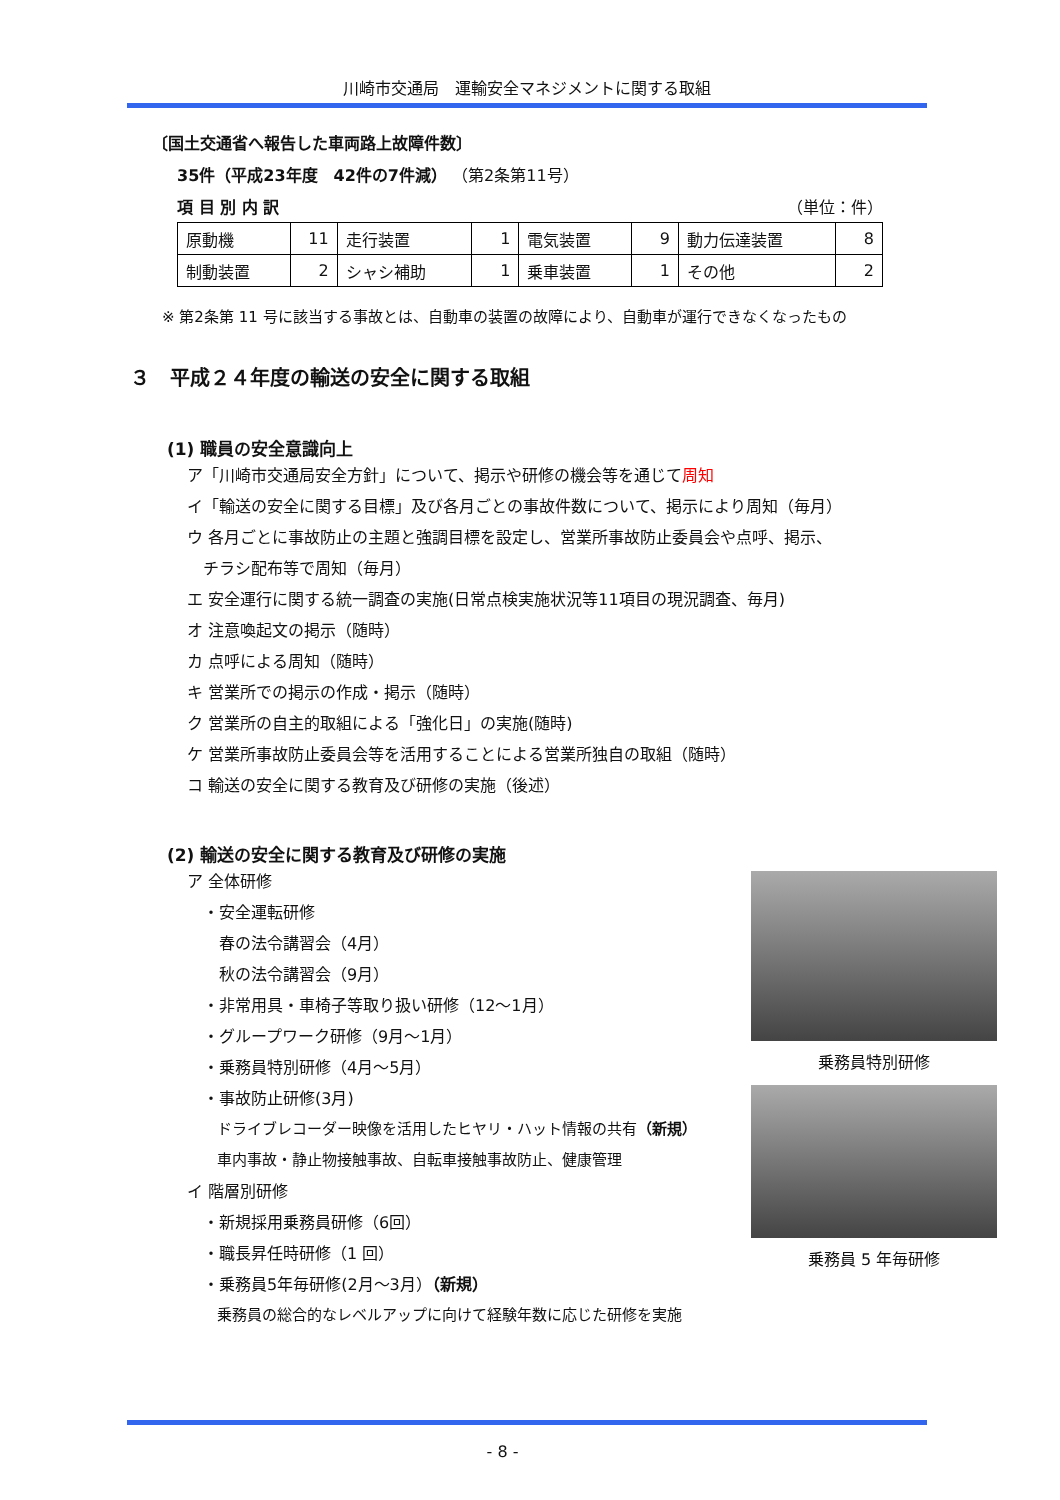川崎市交通局　運輸安全マネジメントに関する取組
〔国土交通省へ報告した車両路上故障件数〕
35件（平成23年度　42件の7件減） （第2条第11号）
項 目 別 内 訳 （単位：件）
| 原動機 | 11 | 走行装置 | 1 | 電気装置 | 9 | 動力伝達装置 | 8 |
| 制動装置 | 2 | シャシ補助 | 1 | 乗車装置 | 1 | その他 | 2 |
※ 第2条第 11 号に該当する事故とは、自動車の装置の故障により、自動車が運行できなくなったもの
３　平成２４年度の輸送の安全に関する取組
(1) 職員の安全意識向上
ア「川崎市交通局安全方針」について、掲示や研修の機会等を通じて周知
イ「輸送の安全に関する目標」及び各月ごとの事故件数について、掲示により周知（毎月）
ウ 各月ごとに事故防止の主題と強調目標を設定し、営業所事故防止委員会や点呼、掲示、
　チラシ配布等で周知（毎月）
エ 安全運行に関する統一調査の実施(日常点検実施状況等11項目の現況調査、毎月)
オ 注意喚起文の掲示（随時）
カ 点呼による周知（随時）
キ 営業所での掲示の作成・掲示（随時）
ク 営業所の自主的取組による「強化日」の実施(随時)
ケ 営業所事故防止委員会等を活用することによる営業所独自の取組（随時）
コ 輸送の安全に関する教育及び研修の実施（後述）
(2) 輸送の安全に関する教育及び研修の実施
ア 全体研修
　・安全運転研修
　　春の法令講習会（4月）
　　秋の法令講習会（9月）
　・非常用具・車椅子等取り扱い研修（12～1月）
　・グループワーク研修（9月～1月）
　・乗務員特別研修（4月～5月）
　・事故防止研修(3月)
　　ドライブレコーダー映像を活用したヒヤリ・ハット情報の共有（新規）
　　車内事故・静止物接触事故、自転車接触事故防止、健康管理
イ 階層別研修
　・新規採用乗務員研修（6回）
　・職長昇任時研修（1 回）
　・乗務員5年毎研修(2月～3月）（新規）
　　乗務員の総合的なレベルアップに向けて経験年数に応じた研修を実施
乗務員特別研修
乗務員 5 年毎研修
- 8 -